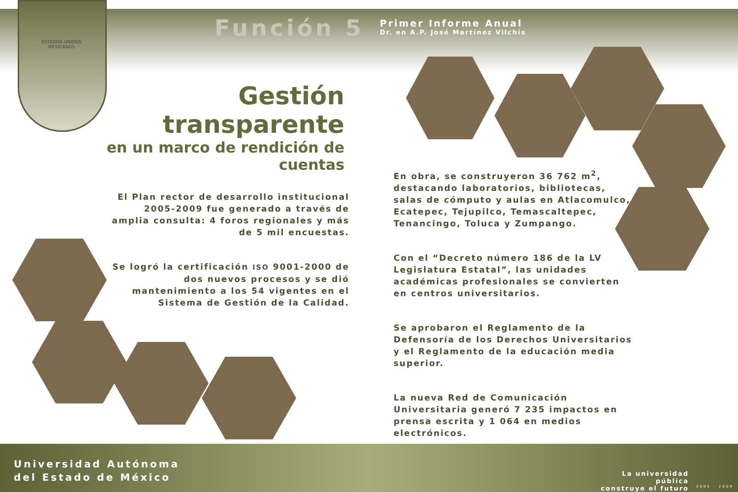Función 5
Primer Informe Anual
Dr. en A.P. José Martínez Vilchis
ESTADOS UNIDOS MEXICANOS
Gestión transparente
en un marco de rendición de cuentas
El Plan rector de desarrollo institucional 2005-2009 fue generado a través de amplia consulta: 4 foros regionales y más de 5 mil encuestas.
Se logró la certificación ISO 9001-2000 de dos nuevos procesos y se dió mantenimiento a los 54 vigentes en el Sistema de Gestión de la Calidad.
En obra, se construyeron 36 762 m<sup>2</sup>, destacando laboratorios, bibliotecas, salas de cómputo y aulas en Atlacomulco, Ecatepec, Tejupilco, Temascaltepec, Tenancingo, Toluca y Zumpango.
Con el “Decreto número 186 de la LV Legislatura Estatal”, las unidades académicas profesionales se convierten en centros universitarios.
Se aprobaron el Reglamento de la Defensoría de los Derechos Universitarios y el Reglamento de la educación media superior.
La nueva Red de Comunicación Universitaria generó 7 235 impactos en prensa escrita y 1 064 en medios electrónicos.
Universidad Autónoma
del Estado de México
La universidad pública
construye el futuro
2005 - 2009